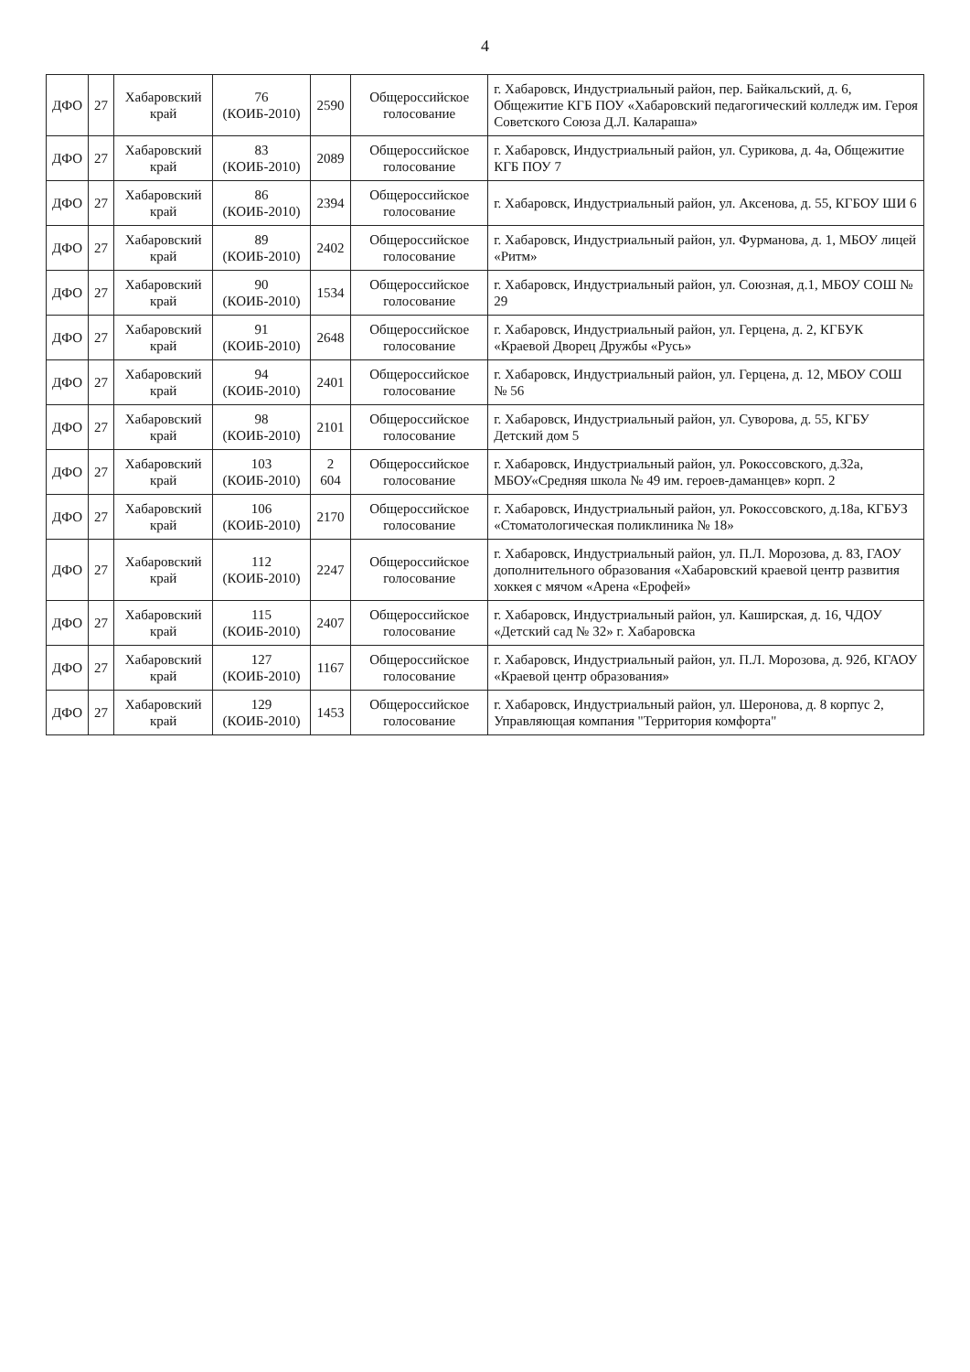4
| ДФО | 27 | Хабаровский край | 76 (КОИБ-2010) | 2590 | Общероссийское голосование | г. Хабаровск, Индустриальный район, пер. Байкальский, д. 6, Общежитие КГБ ПОУ «Хабаровский педагогический колледж им. Героя Советского Союза Д.Л. Калараша» |
| ДФО | 27 | Хабаровский край | 83 (КОИБ-2010) | 2089 | Общероссийское голосование | г. Хабаровск, Индустриальный район, ул. Сурикова, д. 4а, Общежитие КГБ ПОУ 7 |
| ДФО | 27 | Хабаровский край | 86 (КОИБ-2010) | 2394 | Общероссийское голосование | г. Хабаровск, Индустриальный район, ул. Аксенова, д. 55, КГБОУ ШИ 6 |
| ДФО | 27 | Хабаровский край | 89 (КОИБ-2010) | 2402 | Общероссийское голосование | г. Хабаровск, Индустриальный район, ул. Фурманова, д. 1, МБОУ лицей «Ритм» |
| ДФО | 27 | Хабаровский край | 90 (КОИБ-2010) | 1534 | Общероссийское голосование | г. Хабаровск, Индустриальный район, ул. Союзная, д.1, МБОУ СОШ № 29 |
| ДФО | 27 | Хабаровский край | 91 (КОИБ-2010) | 2648 | Общероссийское голосование | г. Хабаровск, Индустриальный район, ул. Герцена, д. 2, КГБУК «Краевой Дворец Дружбы «Русь» |
| ДФО | 27 | Хабаровский край | 94 (КОИБ-2010) | 2401 | Общероссийское голосование | г. Хабаровск, Индустриальный район, ул. Герцена, д. 12, МБОУ СОШ № 56 |
| ДФО | 27 | Хабаровский край | 98 (КОИБ-2010) | 2101 | Общероссийское голосование | г. Хабаровск, Индустриальный район, ул. Суворова, д. 55, КГБУ Детский дом 5 |
| ДФО | 27 | Хабаровский край | 103 (КОИБ-2010) | 2 604 | Общероссийское голосование | г. Хабаровск, Индустриальный район, ул. Рокоссовского, д.32а, МБОУ«Средняя школа № 49 им. героев-даманцев» корп. 2 |
| ДФО | 27 | Хабаровский край | 106 (КОИБ-2010) | 2170 | Общероссийское голосование | г. Хабаровск, Индустриальный район, ул. Рокоссовского, д.18а, КГБУЗ «Стоматологическая поликлиника № 18» |
| ДФО | 27 | Хабаровский край | 112 (КОИБ-2010) | 2247 | Общероссийское голосование | г. Хабаровск, Индустриальный район, ул. П.Л. Морозова, д. 83, ГАОУ дополнительного образования «Хабаровский краевой центр развития хоккея с мячом «Арена «Ерофей» |
| ДФО | 27 | Хабаровский край | 115 (КОИБ-2010) | 2407 | Общероссийское голосование | г. Хабаровск, Индустриальный район, ул. Каширская, д. 16, ЧДОУ «Детский сад № 32» г. Хабаровска |
| ДФО | 27 | Хабаровский край | 127 (КОИБ-2010) | 1167 | Общероссийское голосование | г. Хабаровск, Индустриальный район, ул. П.Л. Морозова, д. 92б, КГАОУ «Краевой центр образования» |
| ДФО | 27 | Хабаровский край | 129 (КОИБ-2010) | 1453 | Общероссийское голосование | г. Хабаровск, Индустриальный район, ул. Шеронова, д. 8 корпус 2, Управляющая компания "Территория комфорта" |